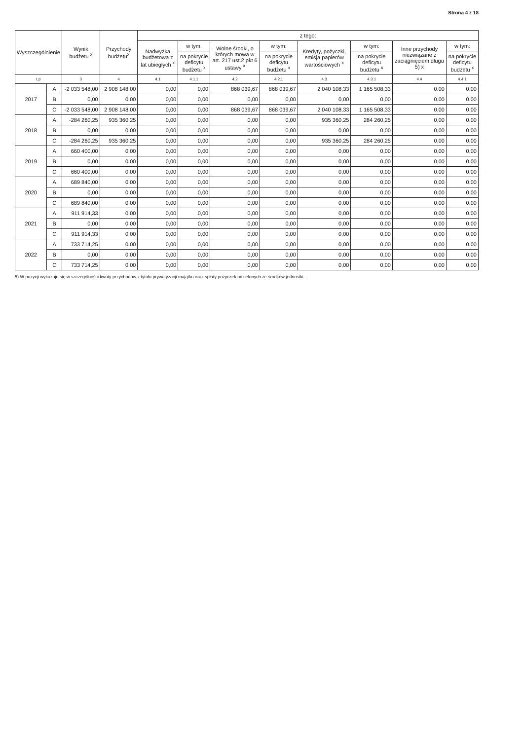Strona 4 z 18
| Wyszczególnienie | | Wynik budżetu <sup>x</sup> | Przychody budżetu<sup>x</sup> | z tego: | | | | | | | |
| --- | --- | --- | --- | --- | --- | --- | --- | --- | --- | --- | --- |
| | | | | Nadwyżka budżetowa z lat ubiegłych <sup>x</sup> | w tym: | Wolne środki, o których mowa w art. 217 ust.2 pkt 6 ustawy <sup>x</sup> | w tym: | Kredyty, pożyczki, emisja papierów wartościowych <sup>x</sup> | w tym: | Inne przychody niezwiązane z zaciągnięciem długu 5) x | w tym: |
| | | | | | na pokrycie deficytu budżetu <sup>x</sup> | | na pokrycie deficytu budżetu <sup>x</sup> | | na pokrycie deficytu budżetu <sup>x</sup> | | na pokrycie deficytu budżetu <sup>x</sup> |
| Lp | | 3 | 4 | 4.1 | 4.1.1 | 4.2 | 4.2.1 | 4.3 | 4.3.1 | 4.4 | 4.4.1 |
| 2017 | A | -2 033 548,00 | 2 908 148,00 | 0,00 | 0,00 | 868 039,67 | 868 039,67 | 2 040 108,33 | 1 165 508,33 | 0,00 | 0,00 |
| | B | 0,00 | 0,00 | 0,00 | 0,00 | 0,00 | 0,00 | 0,00 | 0,00 | 0,00 | 0,00 |
| | C | -2 033 548,00 | 2 908 148,00 | 0,00 | 0,00 | 868 039,67 | 868 039,67 | 2 040 108,33 | 1 165 508,33 | 0,00 | 0,00 |
| 2018 | A | -284 260,25 | 935 360,25 | 0,00 | 0,00 | 0,00 | 0,00 | 935 360,25 | 284 260,25 | 0,00 | 0,00 |
| | B | 0,00 | 0,00 | 0,00 | 0,00 | 0,00 | 0,00 | 0,00 | 0,00 | 0,00 | 0,00 |
| | C | -284 260,25 | 935 360,25 | 0,00 | 0,00 | 0,00 | 0,00 | 935 360,25 | 284 260,25 | 0,00 | 0,00 |
| 2019 | A | 660 400,00 | 0,00 | 0,00 | 0,00 | 0,00 | 0,00 | 0,00 | 0,00 | 0,00 | 0,00 |
| | B | 0,00 | 0,00 | 0,00 | 0,00 | 0,00 | 0,00 | 0,00 | 0,00 | 0,00 | 0,00 |
| | C | 660 400,00 | 0,00 | 0,00 | 0,00 | 0,00 | 0,00 | 0,00 | 0,00 | 0,00 | 0,00 |
| 2020 | A | 689 840,00 | 0,00 | 0,00 | 0,00 | 0,00 | 0,00 | 0,00 | 0,00 | 0,00 | 0,00 |
| | B | 0,00 | 0,00 | 0,00 | 0,00 | 0,00 | 0,00 | 0,00 | 0,00 | 0,00 | 0,00 |
| | C | 689 840,00 | 0,00 | 0,00 | 0,00 | 0,00 | 0,00 | 0,00 | 0,00 | 0,00 | 0,00 |
| 2021 | A | 911 914,33 | 0,00 | 0,00 | 0,00 | 0,00 | 0,00 | 0,00 | 0,00 | 0,00 | 0,00 |
| | B | 0,00 | 0,00 | 0,00 | 0,00 | 0,00 | 0,00 | 0,00 | 0,00 | 0,00 | 0,00 |
| | C | 911 914,33 | 0,00 | 0,00 | 0,00 | 0,00 | 0,00 | 0,00 | 0,00 | 0,00 | 0,00 |
| 2022 | A | 733 714,25 | 0,00 | 0,00 | 0,00 | 0,00 | 0,00 | 0,00 | 0,00 | 0,00 | 0,00 |
| | B | 0,00 | 0,00 | 0,00 | 0,00 | 0,00 | 0,00 | 0,00 | 0,00 | 0,00 | 0,00 |
| | C | 733 714,25 | 0,00 | 0,00 | 0,00 | 0,00 | 0,00 | 0,00 | 0,00 | 0,00 | 0,00 |
5) W pozycji wykazuje się w szczególności kwoty przychodów z tytułu prywatyzacji majątku oraz spłaty pożyczek udzielonych ze środków jednostki.